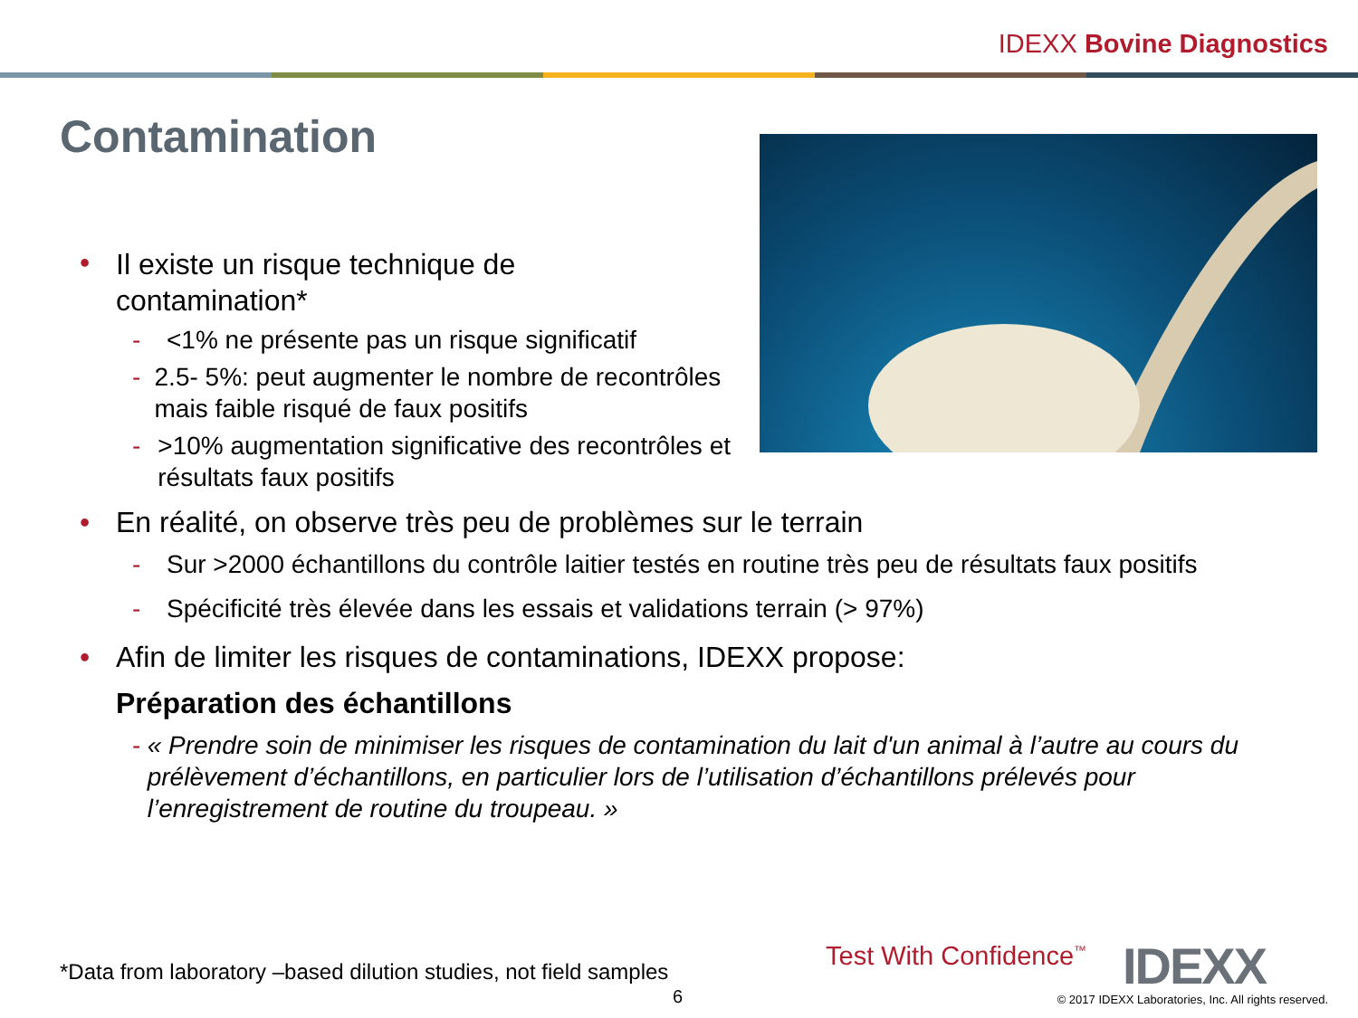IDEXX Bovine Diagnostics
Contamination
• Il existe un risque technique de
contamination*
- <1% ne présente pas un risque significatif
- 2.5- 5%: peut augmenter le nombre de recontrôles mais faible risqué de faux positifs
- >10% augmentation significative des recontrôles et résultats faux positifs
• En réalité, on observe très peu de problèmes sur le terrain
- Sur >2000 échantillons du contrôle laitier testés en routine très peu de résultats faux positifs
- Spécificité très élevée dans les essais et validations terrain (> 97%)
• Afin de limiter les risques de contaminations, IDEXX propose:
Préparation des échantillons
- « Prendre soin de minimiser les risques de contamination du lait d'un animal à l’autre au cours du prélèvement d’échantillons, en particulier lors de l’utilisation d’échantillons prélevés pour l’enregistrement de routine du troupeau. »
*Data from laboratory –based dilution studies, not field samples
6
Test With Confidence<sup>™</sup> IDEXX
© 2017 IDEXX Laboratories, Inc. All rights reserved.